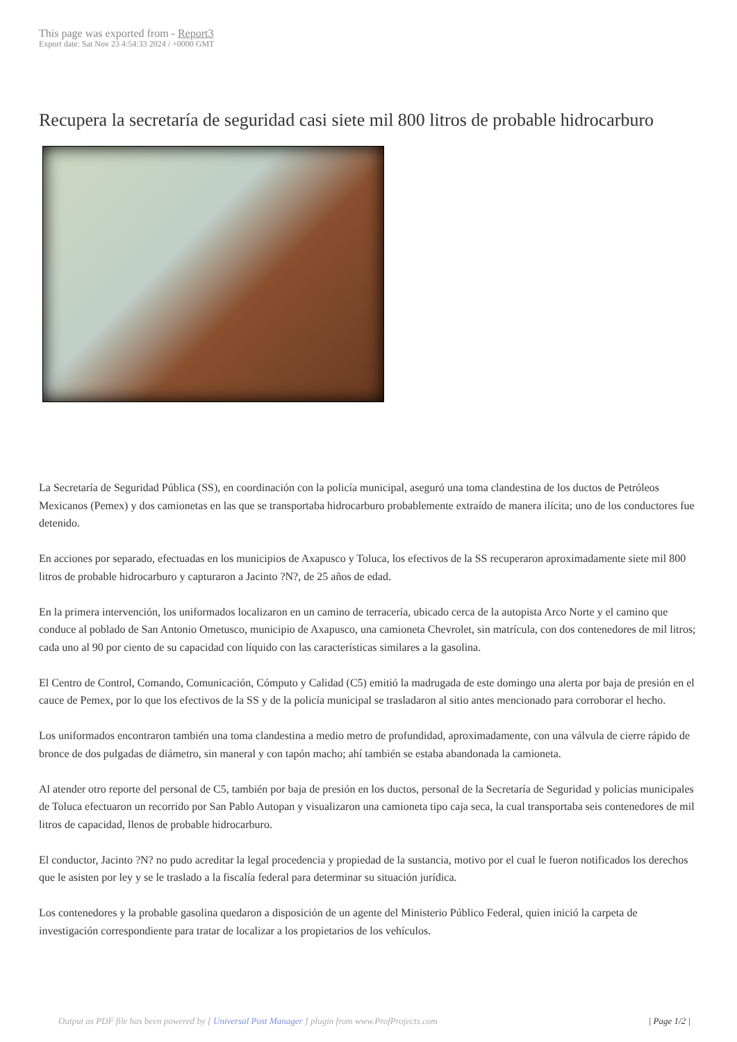This page was exported from - Report3
Export date: Sat Nov 23 4:54:33 2024 / +0000 GMT
Recupera la secretaría de seguridad casi siete mil 800 litros de probable hidrocarburo
La Secretaría de Seguridad Pública (SS), en coordinación con la policía municipal, aseguró una toma clandestina de los ductos de Petróleos Mexicanos (Pemex) y dos camionetas en las que se transportaba hidrocarburo probablemente extraído de manera ilícita; uno de los conductores fue detenido.
En acciones por separado, efectuadas en los municipios de Axapusco y Toluca, los efectivos de la SS recuperaron aproximadamente siete mil 800 litros de probable hidrocarburo y capturaron a Jacinto ?N?, de 25 años de edad.
En la primera intervención, los uniformados localizaron en un camino de terracería, ubicado cerca de la autopista Arco Norte y el camino que conduce al poblado de San Antonio Ometusco, municipio de Axapusco, una camioneta Chevrolet, sin matrícula, con dos contenedores de mil litros; cada uno al 90 por ciento de su capacidad con líquido con las características similares a la gasolina.
El Centro de Control, Comando, Comunicación, Cómputo y Calidad (C5) emitió la madrugada de este domingo una alerta por baja de presión en el cauce de Pemex, por lo que los efectivos de la SS y de la policía municipal se trasladaron al sitio antes mencionado para corroborar el hecho.
Los uniformados encontraron también una toma clandestina a medio metro de profundidad, aproximadamente, con una válvula de cierre rápido de bronce de dos pulgadas de diámetro, sin maneral y con tapón macho; ahí también se estaba abandonada la camioneta.
Al atender otro reporte del personal de C5, también por baja de presión en los ductos, personal de la Secretaría de Seguridad y policías municipales de Toluca efectuaron un recorrido por San Pablo Autopan y visualizaron una camioneta tipo caja seca, la cual transportaba seis contenedores de mil litros de capacidad, llenos de probable hidrocarburo.
El conductor, Jacinto ?N? no pudo acreditar la legal procedencia y propiedad de la sustancia, motivo por el cual le fueron notificados los derechos que le asisten por ley y se le traslado a la fiscalía federal para determinar su situación jurídica.
Los contenedores y la probable gasolina quedaron a disposición de un agente del Ministerio Público Federal, quien inició la carpeta de investigación correspondiente para tratar de localizar a los propietarios de los vehículos.
Output as PDF file has been powered by [ Universal Post Manager ] plugin from www.ProfProjects.com | Page 1/2 |